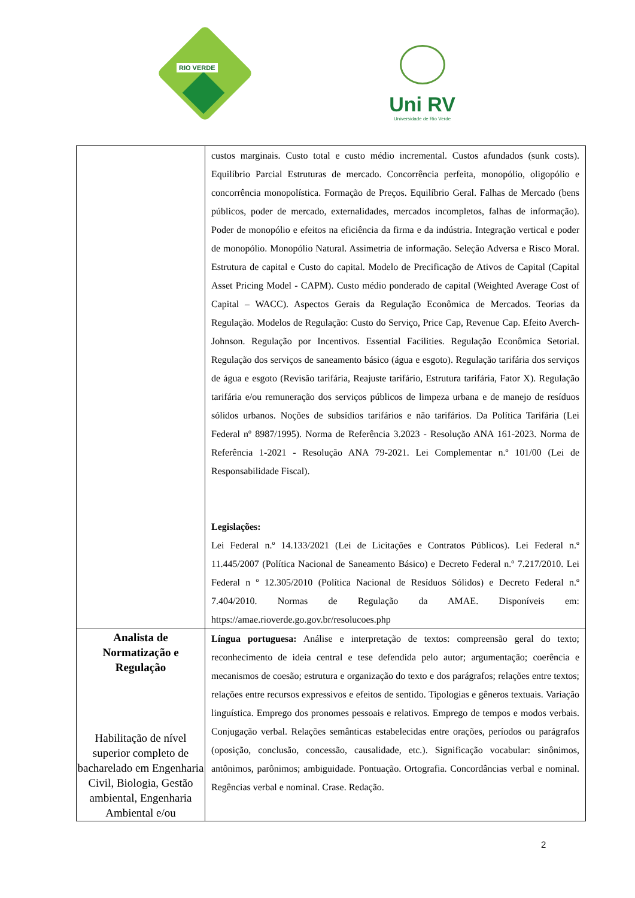RIO VERDE
Uni RV
Universidade de Rio Verde
| | custos marginais. Custo total e custo médio incremental. Custos afundados (sunk costs). Equilíbrio Parcial Estruturas de mercado. Concorrência perfeita, monopólio, oligopólio e concorrência monopolística. Formação de Preços. Equilíbrio Geral. Falhas de Mercado (bens públicos, poder de mercado, externalidades, mercados incompletos, falhas de informação). Poder de monopólio e efeitos na eficiência da firma e da indústria. Integração vertical e poder de monopólio. Monopólio Natural. Assimetria de informação. Seleção Adversa e Risco Moral. Estrutura de capital e Custo do capital. Modelo de Precificação de Ativos de Capital (Capital Asset Pricing Model - CAPM). Custo médio ponderado de capital (Weighted Average Cost of Capital – WACC). Aspectos Gerais da Regulação Econômica de Mercados. Teorias da Regulação. Modelos de Regulação: Custo do Serviço, Price Cap, Revenue Cap. Efeito Averch-Johnson. Regulação por Incentivos. Essential Facilities. Regulação Econômica Setorial. Regulação dos serviços de saneamento básico (água e esgoto). Regulação tarifária dos serviços de água e esgoto (Revisão tarifária, Reajuste tarifário, Estrutura tarifária, Fator X). Regulação tarifária e/ou remuneração dos serviços públicos de limpeza urbana e de manejo de resíduos sólidos urbanos. Noções de subsídios tarifários e não tarifários. Da Política Tarifária (Lei Federal nº 8987/1995). Norma de Referência 3.2023 - Resolução ANA 161-2023. Norma de Referência 1-2021 - Resolução ANA 79-2021. Lei Complementar n.º 101/00 (Lei de Responsabilidade Fiscal). Legislações: Lei Federal n.º 14.133/2021 (Lei de Licitações e Contratos Públicos). Lei Federal n.º 11.445/2007 (Política Nacional de Saneamento Básico) e Decreto Federal n.º 7.217/2010. Lei Federal n º 12.305/2010 (Política Nacional de Resíduos Sólidos) e Decreto Federal n.º 7.404/2010. Normas de Regulação da AMAE. Disponíveis em: https://amae.rioverde.go.gov.br/resolucoes.php |
| Analista de Normatização e Regulação Habilitação de nível superior completo de bacharelado em Engenharia Civil, Biologia, Gestão ambiental, Engenharia Ambiental e/ou | Língua portuguesa: Análise e interpretação de textos: compreensão geral do texto; reconhecimento de ideia central e tese defendida pelo autor; argumentação; coerência e mecanismos de coesão; estrutura e organização do texto e dos parágrafos; relações entre textos; relações entre recursos expressivos e efeitos de sentido. Tipologias e gêneros textuais. Variação linguística. Emprego dos pronomes pessoais e relativos. Emprego de tempos e modos verbais. Conjugação verbal. Relações semânticas estabelecidas entre orações, períodos ou parágrafos (oposição, conclusão, concessão, causalidade, etc.). Significação vocabular: sinônimos, antônimos, parônimos; ambiguidade. Pontuação. Ortografia. Concordâncias verbal e nominal. Regências verbal e nominal. Crase. Redação. |
2